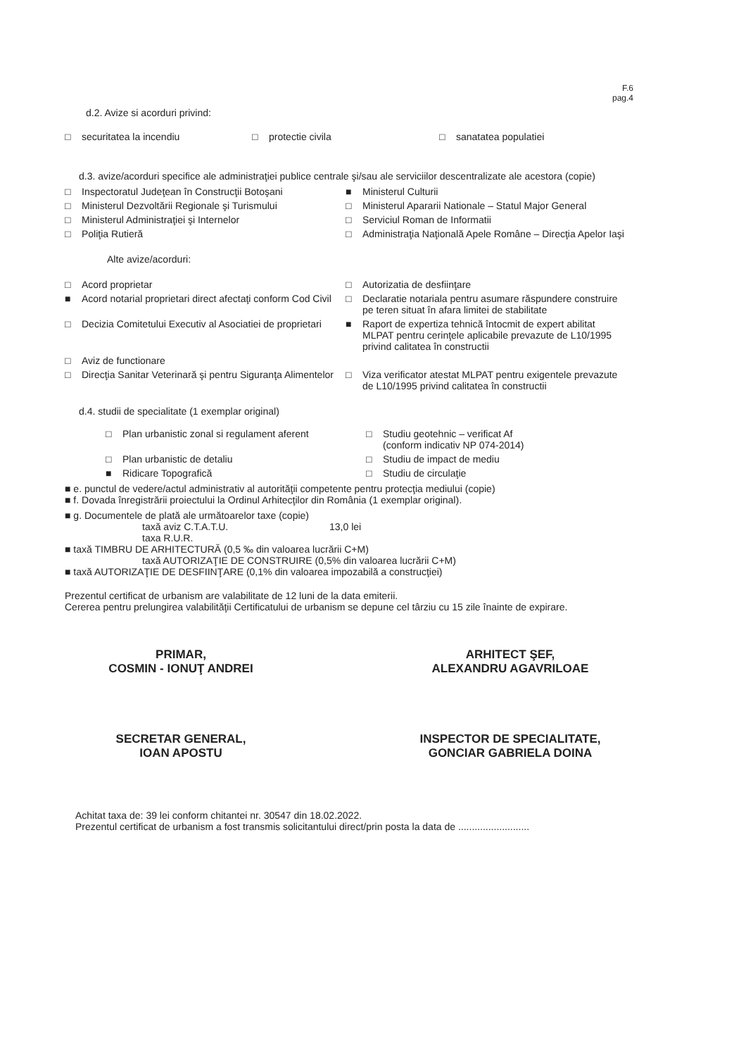F.6
pag.4
d.2. Avize si acorduri privind:
□ securitatea la incendiu □ protectie civila □ sanatatea populatiei
d.3. avize/acorduri specifice ale administraţiei publice centrale şi/sau ale serviciilor descentralizate ale acestora (copie)
□ Inspectoratul Judeţean în Construcţii Botoşani
■ Ministerul Culturii
□ Ministerul Dezvoltării Regionale şi Turismului
□ Ministerul Apararii Nationale – Statul Major General
□ Ministerul Administraţiei şi Internelor
□ Serviciul Roman de Informatii
□ Poliţia Rutieră □ Administraţia Naţională Apele Române – Direcţia Apelor Iaşi
Alte avize/acorduri:
□ Acord proprietar □ Autorizatia de desfiinţare
■ Acord notarial proprietari direct afectaţi conform Cod Civil
□ Declaratie notariala pentru asumare răspundere construire pe teren situat în afara limitei de stabilitate
□ Decizia Comitetului Executiv al Asociatiei de proprietari
■ Raport de expertiza tehnică întocmit de expert abilitat MLPAT pentru cerinţele aplicabile prevazute de L10/1995 privind calitatea în constructii
□ Aviz de functionare
□ Direcţia Sanitar Veterinară şi pentru Siguranţa Alimentelor
□ Viza verificator atestat MLPAT pentru exigentele prevazute de L10/1995 privind calitatea în constructii
d.4. studii de specialitate (1 exemplar original)
□ Plan urbanistic zonal si regulament aferent
□ Studiu geotehnic – verificat Af
(conform indicativ NP 074-2014)
□ Plan urbanistic de detaliu □ Studiu de impact de mediu
■ Ridicare Topografică □ Studiu de circulaţie
■ e. punctul de vedere/actul administrativ al autorităţii competente pentru protecţia mediului (copie)
■ f. Dovada înregistrării proiectului la Ordinul Arhitecţilor din România (1 exemplar original).
■ g. Documentele de plată ale următoarelor taxe (copie)
taxă aviz C.T.A.T.U. 13,0 lei
taxa R.U.R.
■ taxă TIMBRU DE ARHITECTURĂ (0,5 ‰ din valoarea lucrării C+M)
taxă AUTORIZAŢIE DE CONSTRUIRE (0,5% din valoarea lucrării C+M)
■ taxă AUTORIZAŢIE DE DESFIINŢARE (0,1% din valoarea impozabilă a construcţiei)
Prezentul certificat de urbanism are valabilitate de 12 luni de la data emiterii.
Cererea pentru prelungirea valabilităţii Certificatului de urbanism se depune cel târziu cu 15 zile înainte de expirare.
PRIMAR,
COSMIN - IONUŢ ANDREI
ARHITECT ŞEF,
ALEXANDRU AGAVRILOAE
SECRETAR GENERAL,
IOAN APOSTU
INSPECTOR DE SPECIALITATE,
GONCIAR GABRIELA DOINA
Achitat taxa de: 39 lei conform chitantei nr. 30547 din 18.02.2022.
Prezentul certificat de urbanism a fost transmis solicitantului direct/prin posta la data de ..........................